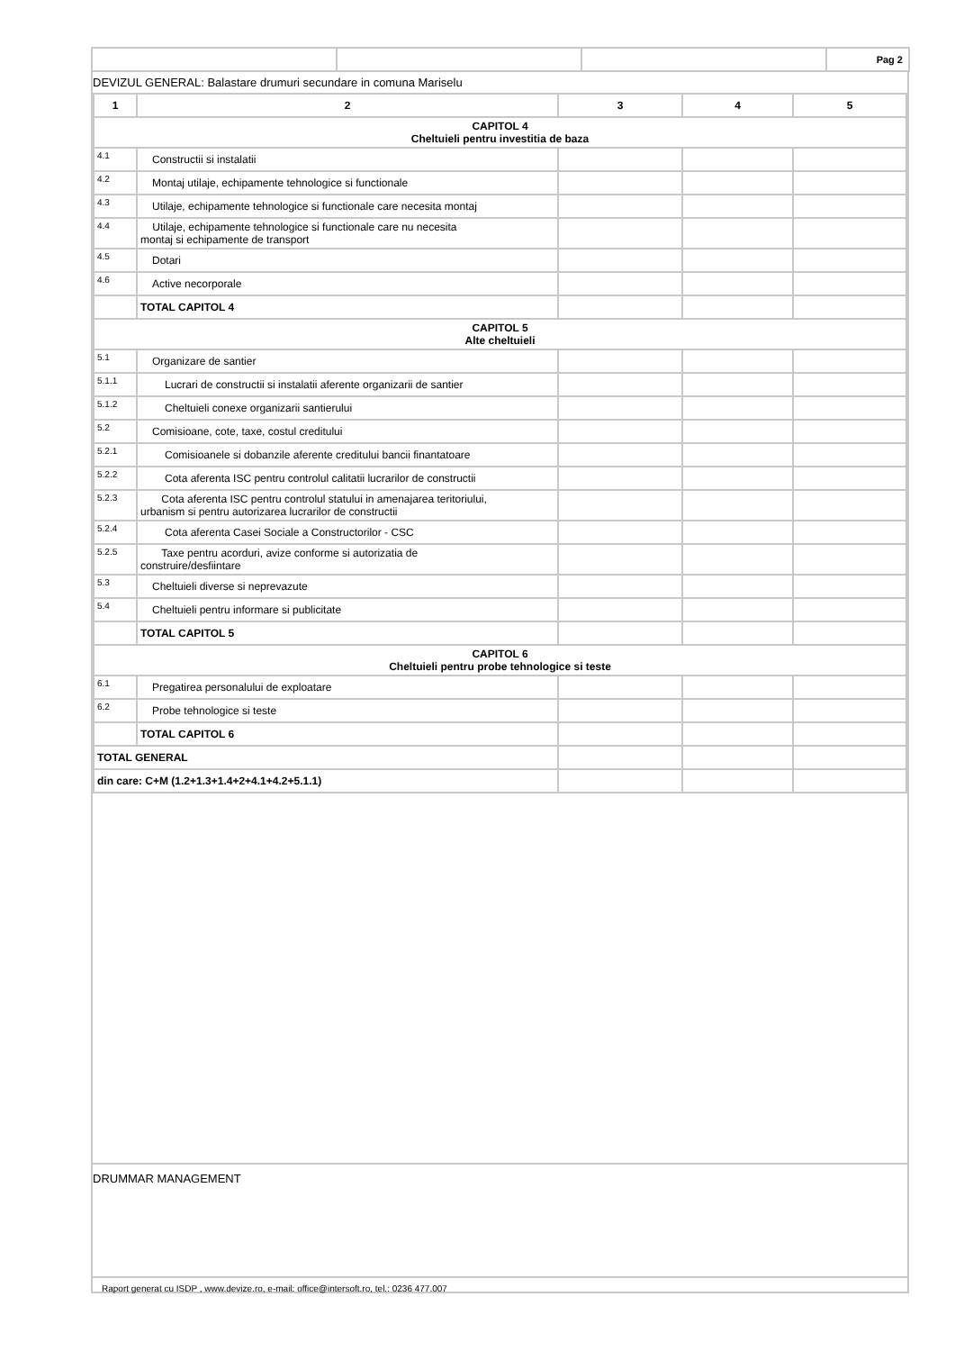| | | | Pag 2 |
DEVIZUL GENERAL: Balastare drumuri secundare in comuna Mariselu
| 1 | 2 | 3 | 4 | 5 |
| --- | --- | --- | --- | --- |
| CAPITOL 4 Cheltuieli pentru investitia de baza | | | | |
| 4.1 | Constructii si instalatii | | | |
| 4.2 | Montaj utilaje, echipamente tehnologice si functionale | | | |
| 4.3 | Utilaje, echipamente tehnologice si functionale care necesita montaj | | | |
| 4.4 | Utilaje, echipamente tehnologice si functionale care nu necesita montaj si echipamente de transport | | | |
| 4.5 | Dotari | | | |
| 4.6 | Active necorporale | | | |
| | TOTAL CAPITOL 4 | | | |
| CAPITOL 5 Alte cheltuieli | | | | |
| 5.1 | Organizare de santier | | | |
| 5.1.1 | Lucrari de constructii si instalatii aferente organizarii de santier | | | |
| 5.1.2 | Cheltuieli conexe organizarii santierului | | | |
| 5.2 | Comisioane, cote, taxe, costul creditului | | | |
| 5.2.1 | Comisioanele si dobanzile aferente creditului bancii finantatoare | | | |
| 5.2.2 | Cota aferenta ISC pentru controlul calitatii lucrarilor de constructii | | | |
| 5.2.3 | Cota aferenta ISC pentru controlul statului in amenajarea teritoriului, urbanism si pentru autorizarea lucrarilor de constructii | | | |
| 5.2.4 | Cota aferenta Casei Sociale a Constructorilor - CSC | | | |
| 5.2.5 | Taxe pentru acorduri, avize conforme si autorizatia de construire/desfiintare | | | |
| 5.3 | Cheltuieli diverse si neprevazute | | | |
| 5.4 | Cheltuieli pentru informare si publicitate | | | |
| | TOTAL CAPITOL 5 | | | |
| CAPITOL 6 Cheltuieli pentru probe tehnologice si teste | | | | |
| 6.1 | Pregatirea personalului de exploatare | | | |
| 6.2 | Probe tehnologice si teste | | | |
| | TOTAL CAPITOL 6 | | | |
| TOTAL GENERAL | | | | |
| din care: C+M (1.2+1.3+1.4+2+4.1+4.2+5.1.1) | | | | |
DRUMMAR MANAGEMENT
Raport generat cu ISDP , www.devize.ro, e-mail: office@intersoft.ro, tel.: 0236 477.007